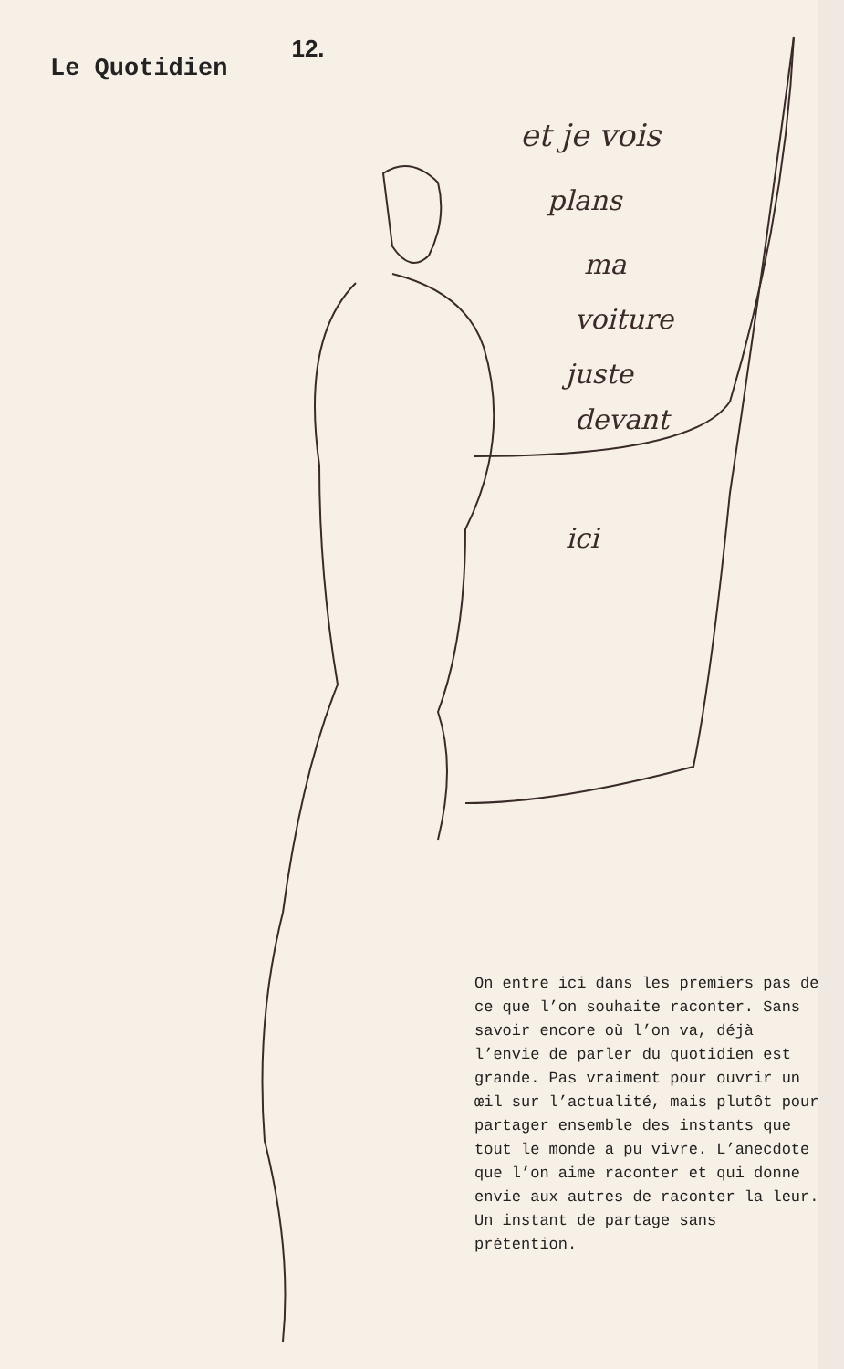Le Quotidien
12.
et je vois
plans
ma
voiture
juste
devant
ici
On entre ici dans les premiers pas de ce que l’on souhaite raconter. Sans savoir encore où l’on va, déjà l’envie de parler du quotidien est grande. Pas vraiment pour ouvrir un œil sur l’actualité, mais plutôt pour partager ensemble des instants que tout le monde a pu vivre. L’anecdote que l’on aime raconter et qui donne envie aux autres de raconter la leur. Un instant de partage sans prétention.